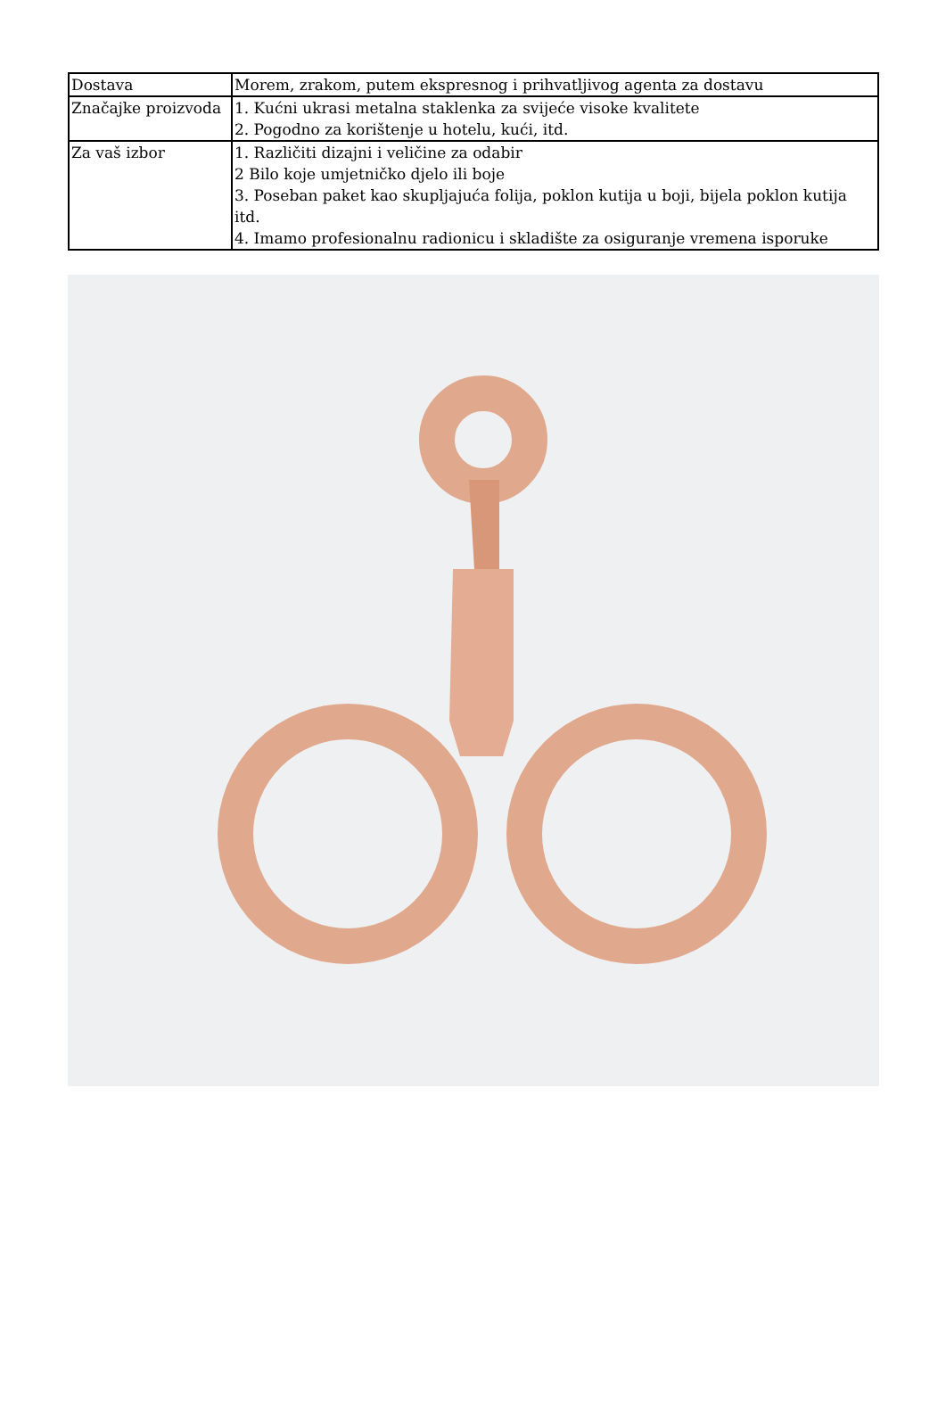| Dostava | Morem, zrakom, putem ekspresnog i prihvatljivog agenta za dostavu |
| Značajke proizvoda | 1. Kućni ukrasi metalna staklenka za svijeće visoke kvalitete 2. Pogodno za korištenje u hotelu, kući, itd. |
| Za vaš izbor | 1. Različiti dizajni i veličine za odabir 2 Bilo koje umjetničko djelo ili boje 3. Poseban paket kao skupljajuća folija, poklon kutija u boji, bijela poklon kutija itd. 4. Imamo profesionalnu radionicu i skladište za osiguranje vremena isporuke |